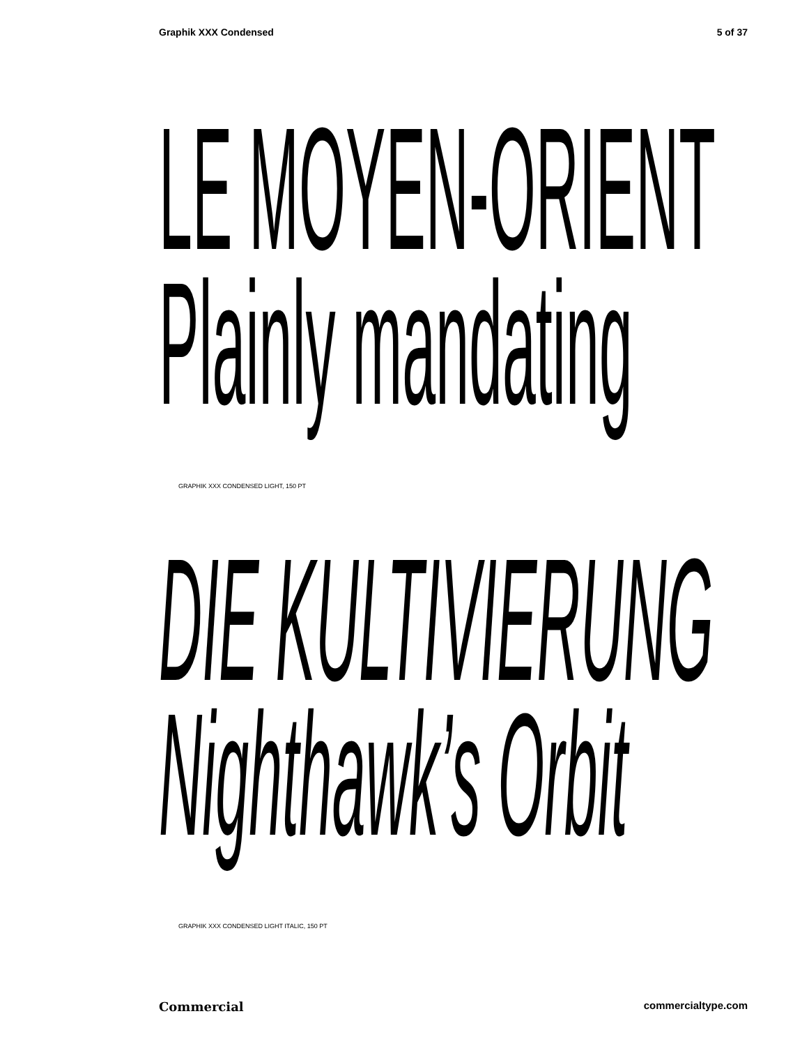Graphik XXX Condensed 5 of 37
LE MOYEN-ORIENT
Plainly mandating
GRAPHIK XXX CONDENSED LIGHT, 150 PT
DIE KULTIVIERUNG
Nighthawk’s Orbit
GRAPHIK XXX CONDENSED LIGHT ITALIC, 150 PT
Commercial commercialtype.com